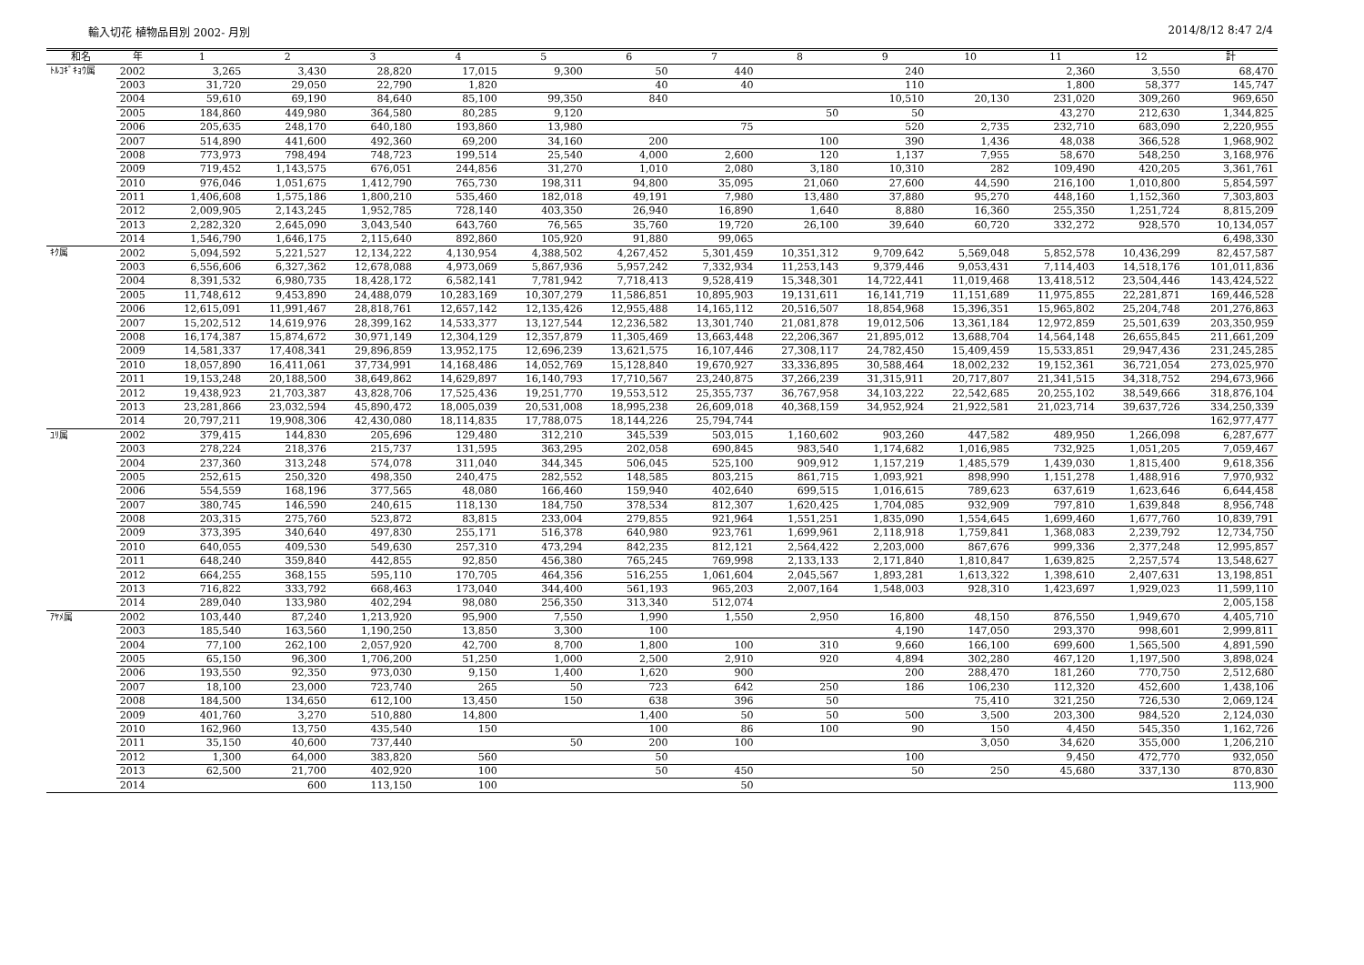輸入切花 植物品目別 2002- 月別 2014/8/12 8:47 2/4
| 和名 | 年 | 1 | 2 | 3 | 4 | 5 | 6 | 7 | 8 | 9 | 10 | 11 | 12 | 計 |
| --- | --- | --- | --- | --- | --- | --- | --- | --- | --- | --- | --- | --- | --- | --- |
| ﾄﾙｺｷﾞｷｮｳ属 | 2002 | 3,265 | 3,430 | 28,820 | 17,015 | 9,300 | 50 | 440 | | 240 | | 2,360 | 3,550 | 68,470 |
| | 2003 | 31,720 | 29,050 | 22,790 | 1,820 | | 40 | 40 | | 110 | | 1,800 | 58,377 | 145,747 |
| | 2004 | 59,610 | 69,190 | 84,640 | 85,100 | 99,350 | 840 | | | 10,510 | 20,130 | 231,020 | 309,260 | 969,650 |
| | 2005 | 184,860 | 449,980 | 364,580 | 80,285 | 9,120 | | | 50 | 50 | | 43,270 | 212,630 | 1,344,825 |
| | 2006 | 205,635 | 248,170 | 640,180 | 193,860 | 13,980 | | 75 | | 520 | 2,735 | 232,710 | 683,090 | 2,220,955 |
| | 2007 | 514,890 | 441,600 | 492,360 | 69,200 | 34,160 | 200 | | 100 | 390 | 1,436 | 48,038 | 366,528 | 1,968,902 |
| | 2008 | 773,973 | 798,494 | 748,723 | 199,514 | 25,540 | 4,000 | 2,600 | 120 | 1,137 | 7,955 | 58,670 | 548,250 | 3,168,976 |
| | 2009 | 719,452 | 1,143,575 | 676,051 | 244,856 | 31,270 | 1,010 | 2,080 | 3,180 | 10,310 | 282 | 109,490 | 420,205 | 3,361,761 |
| | 2010 | 976,046 | 1,051,675 | 1,412,790 | 765,730 | 198,311 | 94,800 | 35,095 | 21,060 | 27,600 | 44,590 | 216,100 | 1,010,800 | 5,854,597 |
| | 2011 | 1,406,608 | 1,575,186 | 1,800,210 | 535,460 | 182,018 | 49,191 | 7,980 | 13,480 | 37,880 | 95,270 | 448,160 | 1,152,360 | 7,303,803 |
| | 2012 | 2,009,905 | 2,143,245 | 1,952,785 | 728,140 | 403,350 | 26,940 | 16,890 | 1,640 | 8,880 | 16,360 | 255,350 | 1,251,724 | 8,815,209 |
| | 2013 | 2,282,320 | 2,645,090 | 3,043,540 | 643,760 | 76,565 | 35,760 | 19,720 | 26,100 | 39,640 | 60,720 | 332,272 | 928,570 | 10,134,057 |
| | 2014 | 1,546,790 | 1,646,175 | 2,115,640 | 892,860 | 105,920 | 91,880 | 99,065 | | | | | | 6,498,330 |
| ｷｸ属 | 2002 | 5,094,592 | 5,221,527 | 12,134,222 | 4,130,954 | 4,388,502 | 4,267,452 | 5,301,459 | 10,351,312 | 9,709,642 | 5,569,048 | 5,852,578 | 10,436,299 | 82,457,587 |
| | 2003 | 6,556,606 | 6,327,362 | 12,678,088 | 4,973,069 | 5,867,936 | 5,957,242 | 7,332,934 | 11,253,143 | 9,379,446 | 9,053,431 | 7,114,403 | 14,518,176 | 101,011,836 |
| | 2004 | 8,391,532 | 6,980,735 | 18,428,172 | 6,582,141 | 7,781,942 | 7,718,413 | 9,528,419 | 15,348,301 | 14,722,441 | 11,019,468 | 13,418,512 | 23,504,446 | 143,424,522 |
| | 2005 | 11,748,612 | 9,453,890 | 24,488,079 | 10,283,169 | 10,307,279 | 11,586,851 | 10,895,903 | 19,131,611 | 16,141,719 | 11,151,689 | 11,975,855 | 22,281,871 | 169,446,528 |
| | 2006 | 12,615,091 | 11,991,467 | 28,818,761 | 12,657,142 | 12,135,426 | 12,955,488 | 14,165,112 | 20,516,507 | 18,854,968 | 15,396,351 | 15,965,802 | 25,204,748 | 201,276,863 |
| | 2007 | 15,202,512 | 14,619,976 | 28,399,162 | 14,533,377 | 13,127,544 | 12,236,582 | 13,301,740 | 21,081,878 | 19,012,506 | 13,361,184 | 12,972,859 | 25,501,639 | 203,350,959 |
| | 2008 | 16,174,387 | 15,874,672 | 30,971,149 | 12,304,129 | 12,357,879 | 11,305,469 | 13,663,448 | 22,206,367 | 21,895,012 | 13,688,704 | 14,564,148 | 26,655,845 | 211,661,209 |
| | 2009 | 14,581,337 | 17,408,341 | 29,896,859 | 13,952,175 | 12,696,239 | 13,621,575 | 16,107,446 | 27,308,117 | 24,782,450 | 15,409,459 | 15,533,851 | 29,947,436 | 231,245,285 |
| | 2010 | 18,057,890 | 16,411,061 | 37,734,991 | 14,168,486 | 14,052,769 | 15,128,840 | 19,670,927 | 33,336,895 | 30,588,464 | 18,002,232 | 19,152,361 | 36,721,054 | 273,025,970 |
| | 2011 | 19,153,248 | 20,188,500 | 38,649,862 | 14,629,897 | 16,140,793 | 17,710,567 | 23,240,875 | 37,266,239 | 31,315,911 | 20,717,807 | 21,341,515 | 34,318,752 | 294,673,966 |
| | 2012 | 19,438,923 | 21,703,387 | 43,828,706 | 17,525,436 | 19,251,770 | 19,553,512 | 25,355,737 | 36,767,958 | 34,103,222 | 22,542,685 | 20,255,102 | 38,549,666 | 318,876,104 |
| | 2013 | 23,281,866 | 23,032,594 | 45,890,472 | 18,005,039 | 20,531,008 | 18,995,238 | 26,609,018 | 40,368,159 | 34,952,924 | 21,922,581 | 21,023,714 | 39,637,726 | 334,250,339 |
| | 2014 | 20,797,211 | 19,908,306 | 42,430,080 | 18,114,835 | 17,788,075 | 18,144,226 | 25,794,744 | | | | | | 162,977,477 |
| ﾕﾘ属 | 2002 | 379,415 | 144,830 | 205,696 | 129,480 | 312,210 | 345,539 | 503,015 | 1,160,602 | 903,260 | 447,582 | 489,950 | 1,266,098 | 6,287,677 |
| | 2003 | 278,224 | 218,376 | 215,737 | 131,595 | 363,295 | 202,058 | 690,845 | 983,540 | 1,174,682 | 1,016,985 | 732,925 | 1,051,205 | 7,059,467 |
| | 2004 | 237,360 | 313,248 | 574,078 | 311,040 | 344,345 | 506,045 | 525,100 | 909,912 | 1,157,219 | 1,485,579 | 1,439,030 | 1,815,400 | 9,618,356 |
| | 2005 | 252,615 | 250,320 | 498,350 | 240,475 | 282,552 | 148,585 | 803,215 | 861,715 | 1,093,921 | 898,990 | 1,151,278 | 1,488,916 | 7,970,932 |
| | 2006 | 554,559 | 168,196 | 377,565 | 48,080 | 166,460 | 159,940 | 402,640 | 699,515 | 1,016,615 | 789,623 | 637,619 | 1,623,646 | 6,644,458 |
| | 2007 | 380,745 | 146,590 | 240,615 | 118,130 | 184,750 | 378,534 | 812,307 | 1,620,425 | 1,704,085 | 932,909 | 797,810 | 1,639,848 | 8,956,748 |
| | 2008 | 203,315 | 275,760 | 523,872 | 83,815 | 233,004 | 279,855 | 921,964 | 1,551,251 | 1,835,090 | 1,554,645 | 1,699,460 | 1,677,760 | 10,839,791 |
| | 2009 | 373,395 | 340,640 | 497,830 | 255,171 | 516,378 | 640,980 | 923,761 | 1,699,961 | 2,118,918 | 1,759,841 | 1,368,083 | 2,239,792 | 12,734,750 |
| | 2010 | 640,055 | 409,530 | 549,630 | 257,310 | 473,294 | 842,235 | 812,121 | 2,564,422 | 2,203,000 | 867,676 | 999,336 | 2,377,248 | 12,995,857 |
| | 2011 | 648,240 | 359,840 | 442,855 | 92,850 | 456,380 | 765,245 | 769,998 | 2,133,133 | 2,171,840 | 1,810,847 | 1,639,825 | 2,257,574 | 13,548,627 |
| | 2012 | 664,255 | 368,155 | 595,110 | 170,705 | 464,356 | 516,255 | 1,061,604 | 2,045,567 | 1,893,281 | 1,613,322 | 1,398,610 | 2,407,631 | 13,198,851 |
| | 2013 | 716,822 | 333,792 | 668,463 | 173,040 | 344,400 | 561,193 | 965,203 | 2,007,164 | 1,548,003 | 928,310 | 1,423,697 | 1,929,023 | 11,599,110 |
| | 2014 | 289,040 | 133,980 | 402,294 | 98,080 | 256,350 | 313,340 | 512,074 | | | | | | 2,005,158 |
| ｱﾔﾒ属 | 2002 | 103,440 | 87,240 | 1,213,920 | 95,900 | 7,550 | 1,990 | 1,550 | 2,950 | 16,800 | 48,150 | 876,550 | 1,949,670 | 4,405,710 |
| | 2003 | 185,540 | 163,560 | 1,190,250 | 13,850 | 3,300 | 100 | | | 4,190 | 147,050 | 293,370 | 998,601 | 2,999,811 |
| | 2004 | 77,100 | 262,100 | 2,057,920 | 42,700 | 8,700 | 1,800 | 100 | 310 | 9,660 | 166,100 | 699,600 | 1,565,500 | 4,891,590 |
| | 2005 | 65,150 | 96,300 | 1,706,200 | 51,250 | 1,000 | 2,500 | 2,910 | 920 | 4,894 | 302,280 | 467,120 | 1,197,500 | 3,898,024 |
| | 2006 | 193,550 | 92,350 | 973,030 | 9,150 | 1,400 | 1,620 | 900 | | 200 | 288,470 | 181,260 | 770,750 | 2,512,680 |
| | 2007 | 18,100 | 23,000 | 723,740 | 265 | 50 | 723 | 642 | 250 | 186 | 106,230 | 112,320 | 452,600 | 1,438,106 |
| | 2008 | 184,500 | 134,650 | 612,100 | 13,450 | 150 | 638 | 396 | 50 | | 75,410 | 321,250 | 726,530 | 2,069,124 |
| | 2009 | 401,760 | 3,270 | 510,880 | 14,800 | | 1,400 | 50 | 50 | 500 | 3,500 | 203,300 | 984,520 | 2,124,030 |
| | 2010 | 162,960 | 13,750 | 435,540 | 150 | | 100 | 86 | 100 | 90 | 150 | 4,450 | 545,350 | 1,162,726 |
| | 2011 | 35,150 | 40,600 | 737,440 | | 50 | 200 | 100 | | | 3,050 | 34,620 | 355,000 | 1,206,210 |
| | 2012 | 1,300 | 64,000 | 383,820 | 560 | | 50 | | | 100 | | 9,450 | 472,770 | 932,050 |
| | 2013 | 62,500 | 21,700 | 402,920 | 100 | | 50 | 450 | | 50 | 250 | 45,680 | 337,130 | 870,830 |
| | 2014 | | 600 | 113,150 | 100 | | | 50 | | | | | | 113,900 |